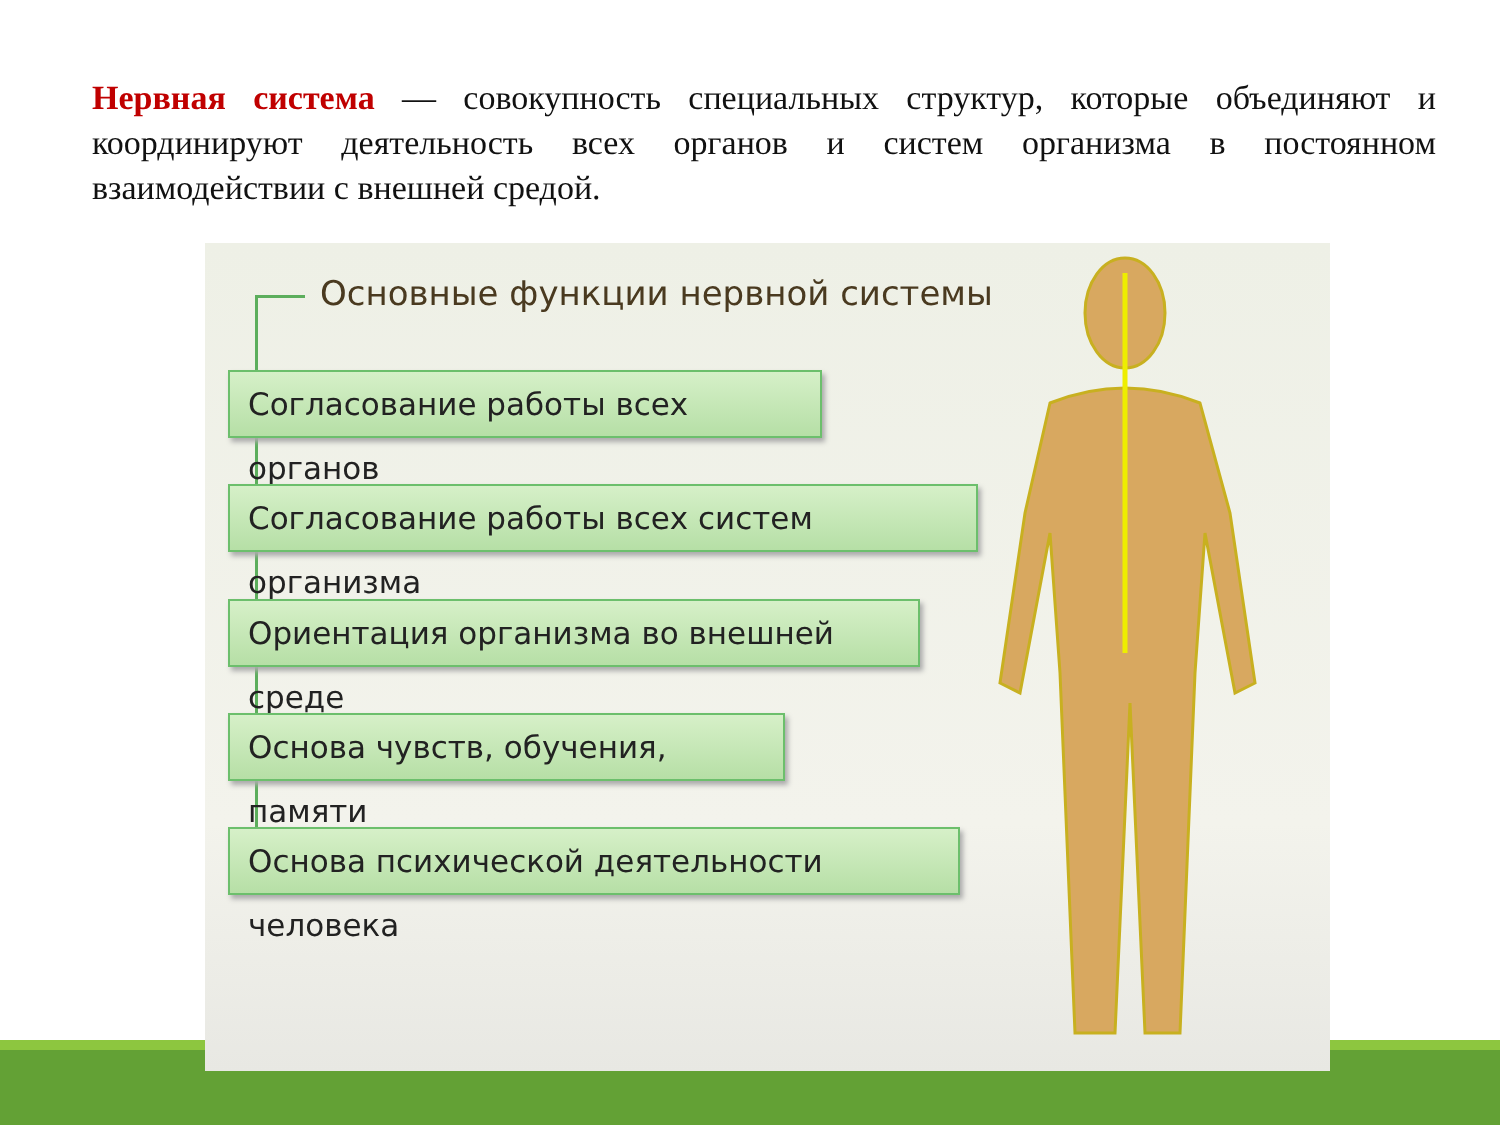Нервная система — совокупность специальных структур, которые объединяют и координируют деятельность всех органов и систем организма в постоянном взаимодействии с внешней средой.
Основные функции нервной системы
Согласование работы всех органов
Согласование работы всех систем организма
Ориентация организма во внешней среде
Основа чувств, обучения, памяти
Основа психической деятельности человека